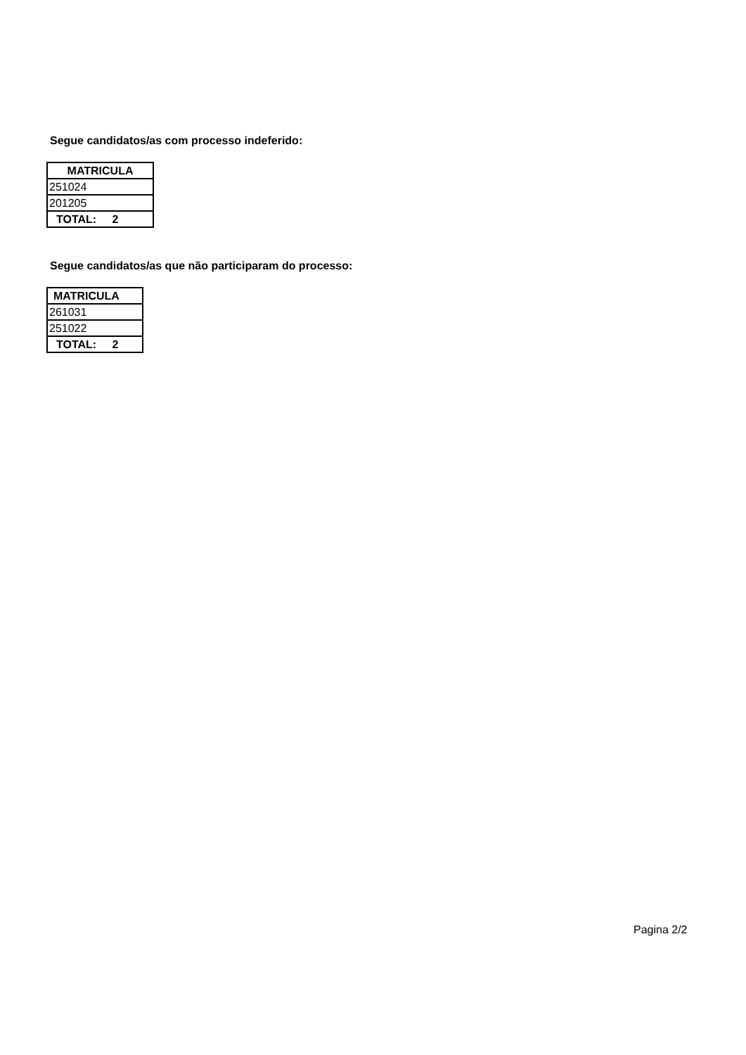Segue candidatos/as com processo indeferido:
| MATRICULA |
| --- |
| 251024 |
| 201205 |
| TOTAL: 2 |
Segue candidatos/as que não participaram do processo:
| MATRICULA |
| --- |
| 261031 |
| 251022 |
| TOTAL: 2 |
Pagina 2/2